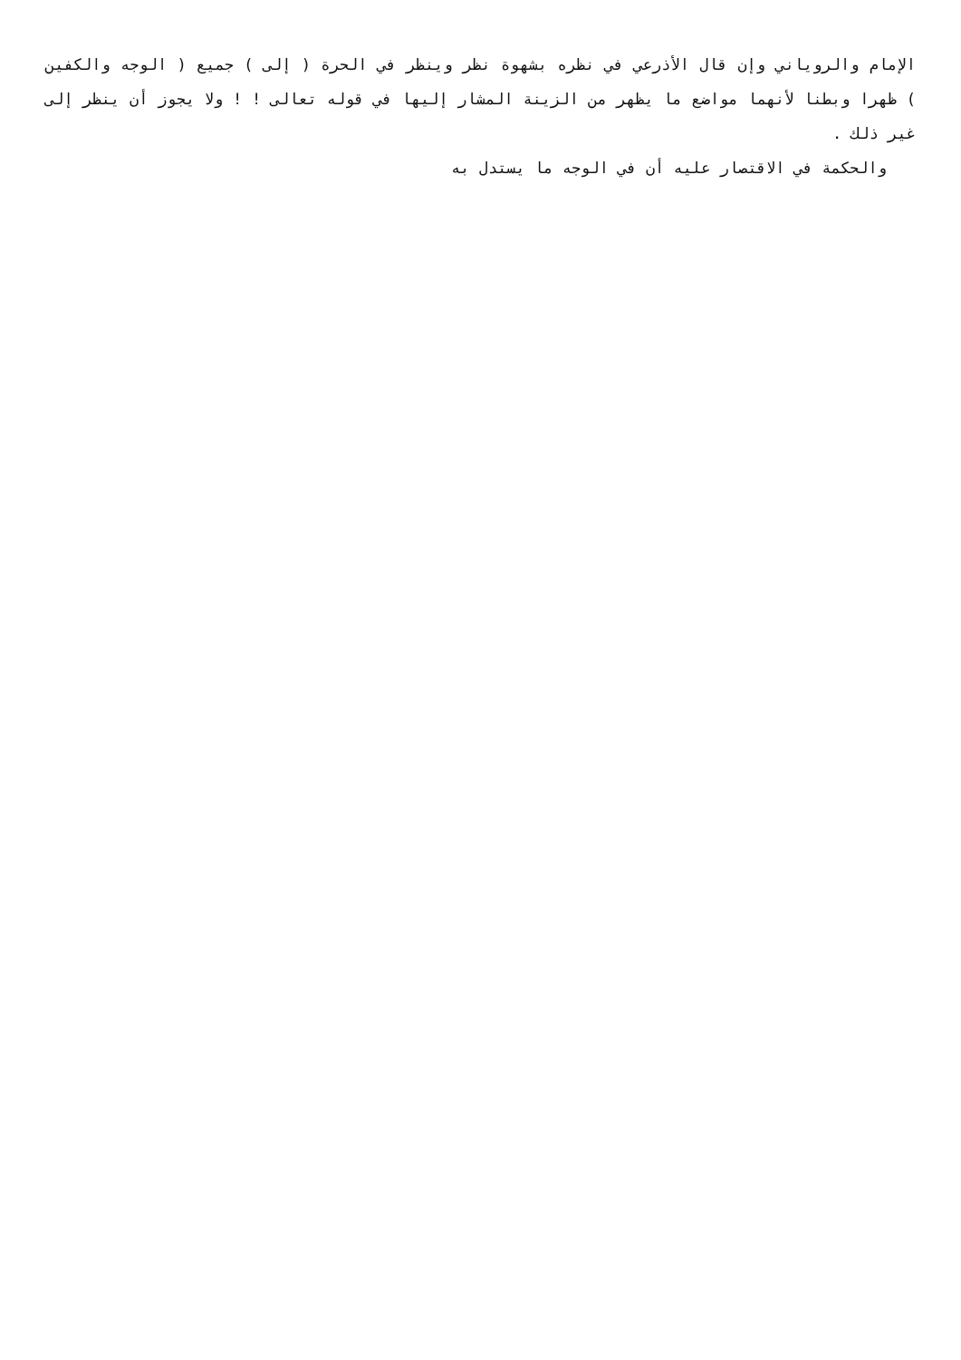الإمام والروياني وإن قال الأذرعي في نظره بشهوة نظر وينظر في الحرة ( إلى ) جميع ( الوجه والكفين ) ظهرا وبطنا لأنهما مواضع ما يظهر من الزينة المشار إليها في قوله تعالى ! ! ولا يجوز أن ينظر إلى غير ذلك .
والحكمة في الاقتصار عليه أن في الوجه ما يستدل به